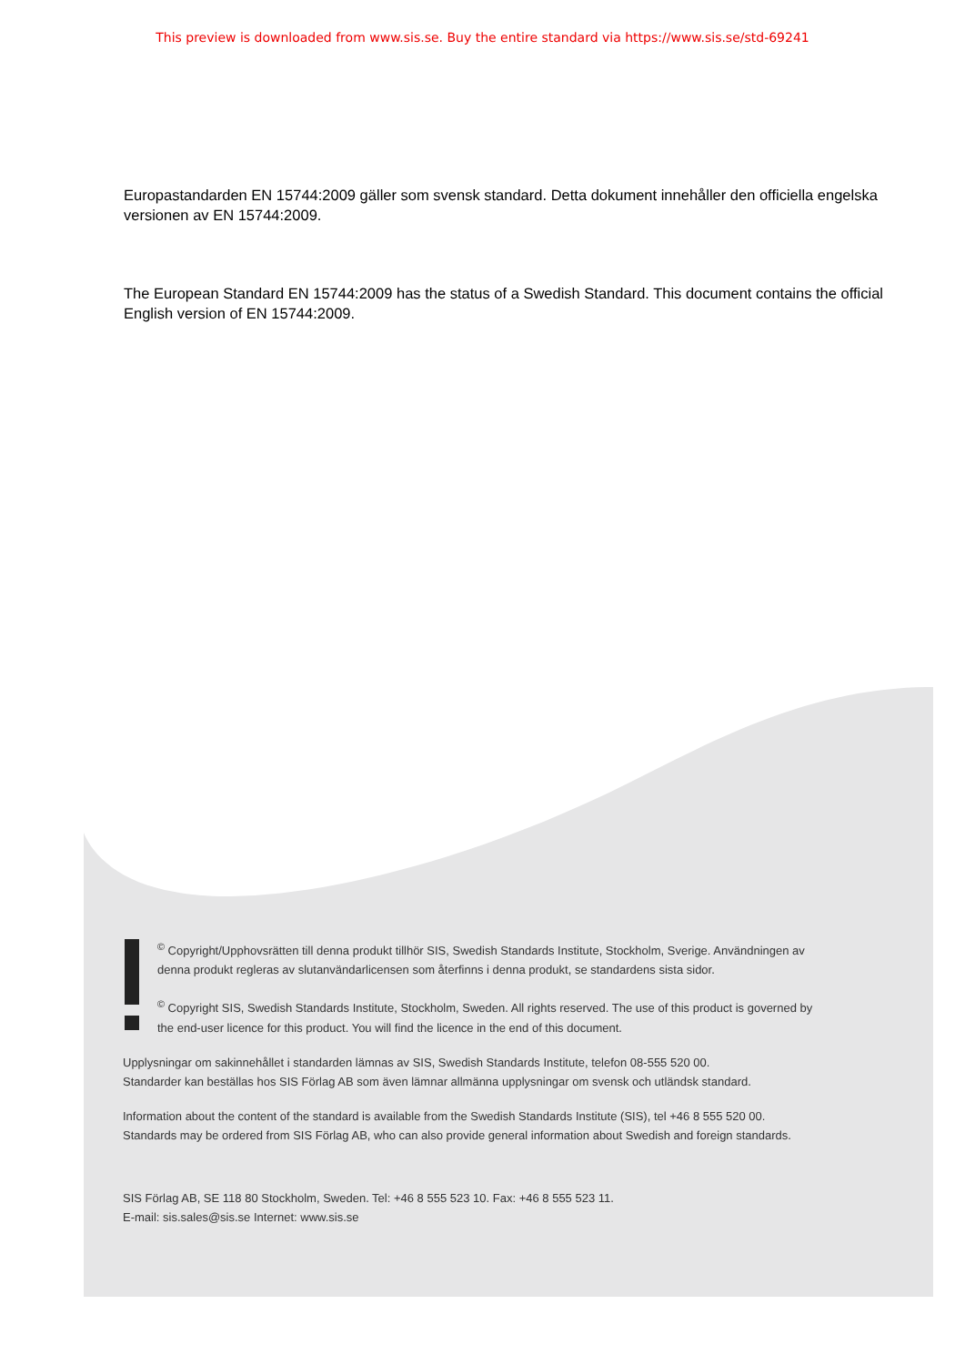This preview is downloaded from www.sis.se. Buy the entire standard via https://www.sis.se/std-69241
Europastandarden EN 15744:2009 gäller som svensk standard. Detta dokument innehåller den officiella engelska versionen av EN 15744:2009.
The European Standard EN 15744:2009 has the status of a Swedish Standard. This document contains the official English version of EN 15744:2009.
<sup>©</sup> Copyright/Upphovsrätten till denna produkt tillhör SIS, Swedish Standards Institute, Stockholm, Sverige. Användningen av denna produkt regleras av slutanvändarlicensen som återfinns i denna produkt, se standardens sista sidor.
<sup>©</sup> Copyright SIS, Swedish Standards Institute, Stockholm, Sweden. All rights reserved. The use of this product is governed by the end-user licence for this product. You will find the licence in the end of this document.
Upplysningar om sakinnehållet i standarden lämnas av SIS, Swedish Standards Institute, telefon 08-555 520 00.
Standarder kan beställas hos SIS Förlag AB som även lämnar allmänna upplysningar om svensk och utländsk standard.
Information about the content of the standard is available from the Swedish Standards Institute (SIS), tel +46 8 555 520 00.
Standards may be ordered from SIS Förlag AB, who can also provide general information about Swedish and foreign standards.
SIS Förlag AB, SE 118 80 Stockholm, Sweden. Tel: +46 8 555 523 10. Fax: +46 8 555 523 11.
E-mail: sis.sales@sis.se Internet: www.sis.se